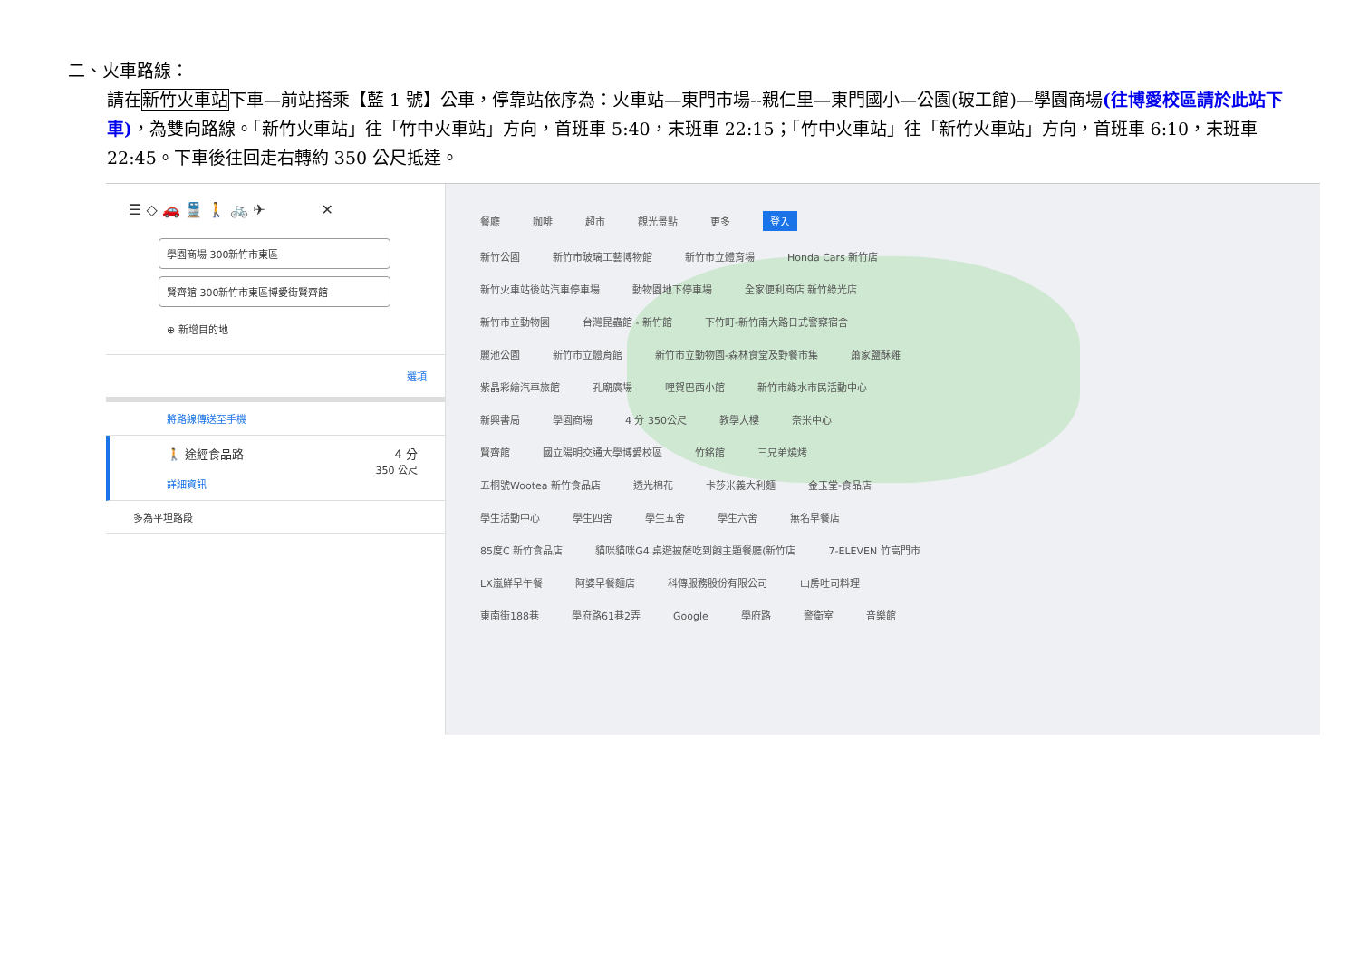二、火車路線：
請在新竹火車站下車—前站搭乘【藍 1 號】公車，停靠站依序為：火車站—東門市場--親仁里—東門國小—公園(玻工館)—學園商場(往博愛校區請於此站下車)，為雙向路線。「新竹火車站」往「竹中火車站」方向，首班車 5:40，末班車 22:15；「竹中火車站」往「新竹火車站」方向，首班車 6:10，末班車 22:45。下車後往回走右轉約 350 公尺抵達。
☰ ◇ 🚗 🚆 🚶 🚲 ✈ ✕
學園商場 300新竹市東區
賢齊館 300新竹市東區博愛街賢齊館
⊕ 新增目的地
選項
將路線傳送至手機
🚶 途經食品路 4 分
350 公尺
詳細資訊
多為平坦路段
餐廳 咖啡 超市 觀光景點 更多 登入
新竹公園 新竹市玻璃工藝博物館 新竹市立體育場 Honda Cars 新竹店
新竹火車站後站汽車停車場 動物園地下停車場 全家便利商店 新竹綠光店
新竹市立動物園 台灣昆蟲館 - 新竹館 下竹町-新竹南大路日式警察宿舍
麗池公園 新竹市立體育館 新竹市立動物園-森林食堂及野餐市集 蕭家鹽酥雞
紫晶彩繪汽車旅館 孔廟廣場 哩賀巴西小館 新竹市綠水市民活動中心
新興書局 學園商場 4 分 350公尺 教學大樓 奈米中心
賢齊館 國立陽明交通大學博愛校區 竹銘館 三兄弟燒烤
五桐號Wootea 新竹食品店 透光棉花 卡莎米義大利麵 金玉堂-食品店
學生活動中心 學生四舍 學生五舍 學生六舍 無名早餐店
85度C 新竹食品店 貓咪貓咪G4 桌遊披薩吃到飽主題餐廳(新竹店 7-ELEVEN 竹高門市
LX嵐鮮早午餐 阿婆早餐麵店 科傳服務股份有限公司 山房吐司料理
東南街188巷 學府路61巷2弄 Google 學府路 警衛室 音樂館